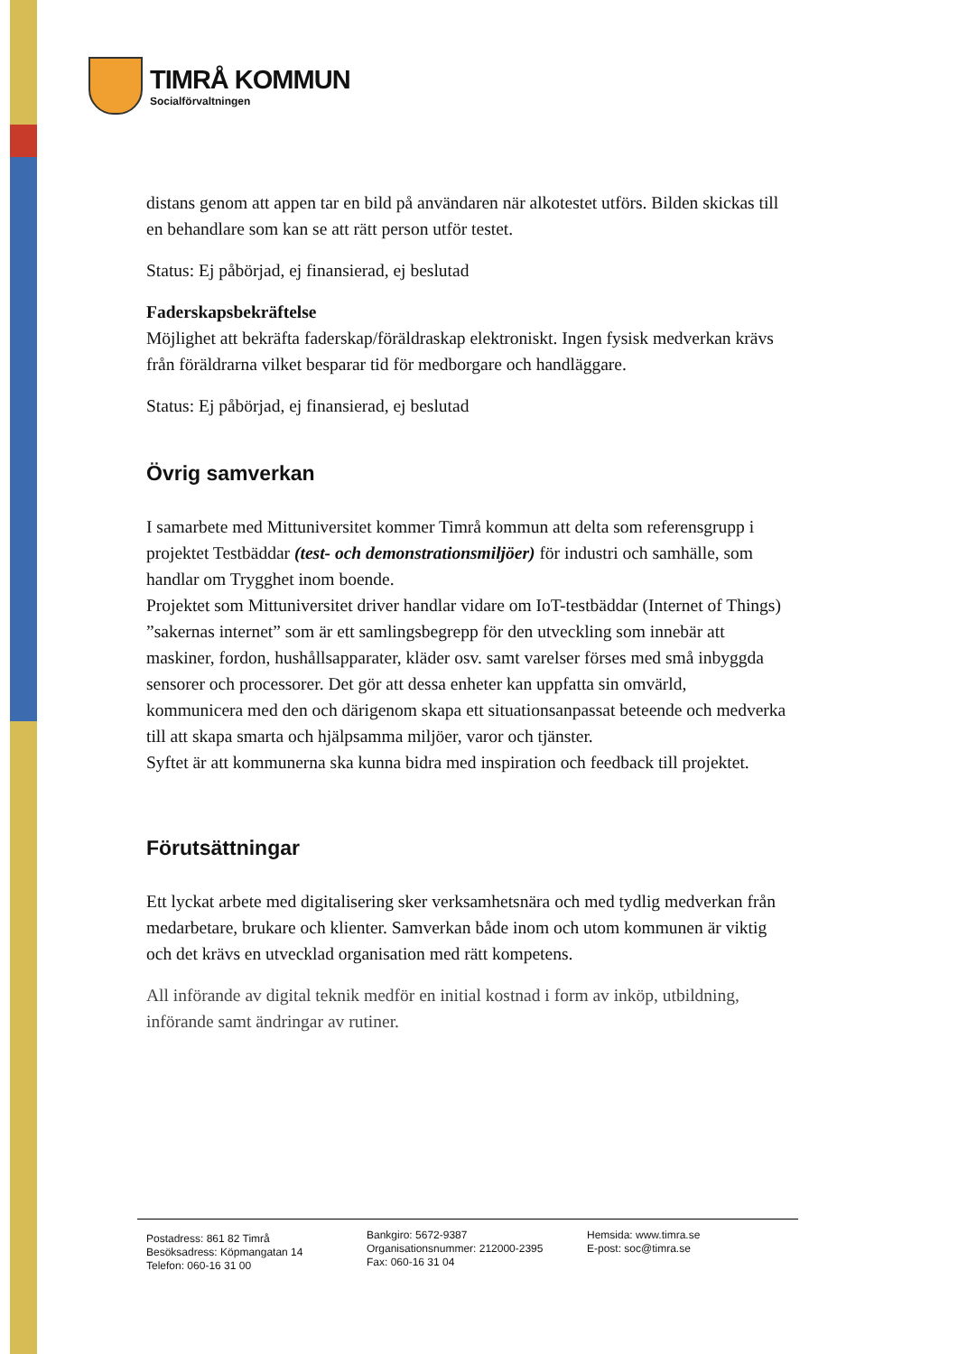TIMRÅ KOMMUN
Socialförvaltningen
distans genom att appen tar en bild på användaren när alkotestet utförs. Bilden skickas till en behandlare som kan se att rätt person utför testet.
Status: Ej påbörjad, ej finansierad, ej beslutad
Faderskapsbekräftelse
Möjlighet att bekräfta faderskap/föräldraskap elektroniskt. Ingen fysisk medverkan krävs från föräldrarna vilket besparar tid för medborgare och handläggare.
Status: Ej påbörjad, ej finansierad, ej beslutad
Övrig samverkan
I samarbete med Mittuniversitet kommer Timrå kommun att delta som referensgrupp i projektet Testbäddar (test- och demonstrationsmiljöer) för industri och samhälle, som handlar om Trygghet inom boende.
Projektet som Mittuniversitet driver handlar vidare om IoT-testbäddar (Internet of Things) ”sakernas internet” som är ett samlingsbegrepp för den utveckling som innebär att maskiner, fordon, hushållsapparater, kläder osv. samt varelser förses med små inbyggda sensorer och processorer. Det gör att dessa enheter kan uppfatta sin omvärld, kommunicera med den och därigenom skapa ett situationsanpassat beteende och medverka till att skapa smarta och hjälpsamma miljöer, varor och tjänster.
Syftet är att kommunerna ska kunna bidra med inspiration och feedback till projektet.
Förutsättningar
Ett lyckat arbete med digitalisering sker verksamhetsnära och med tydlig medverkan från medarbetare, brukare och klienter. Samverkan både inom och utom kommunen är viktig och det krävs en utvecklad organisation med rätt kompetens.
All införande av digital teknik medför en initial kostnad i form av inköp, utbildning, införande samt ändringar av rutiner.
Postadress: 861 82 Timrå
Besöksadress: Köpmangatan 14
Telefon: 060-16 31 00
Bankgiro: 5672-9387
Organisationsnummer: 212000-2395
Fax: 060-16 31 04
Hemsida: www.timra.se
E-post: soc@timra.se